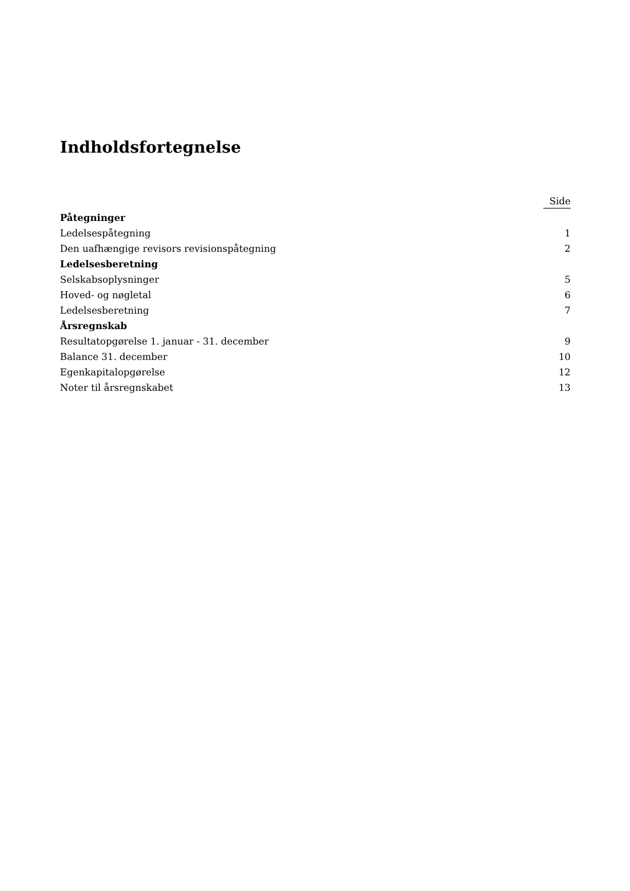Indholdsfortegnelse
| | Side |
| --- | --- |
| Påtegninger | |
| Ledelsespåtegning | 1 |
| Den uafhængige revisors revisionspåtegning | 2 |
| Ledelsesberetning | |
| Selskabsoplysninger | 5 |
| Hoved- og nøgletal | 6 |
| Ledelsesberetning | 7 |
| Årsregnskab | |
| Resultatopgørelse 1. januar - 31. december | 9 |
| Balance 31. december | 10 |
| Egenkapitalopgørelse | 12 |
| Noter til årsregnskabet | 13 |